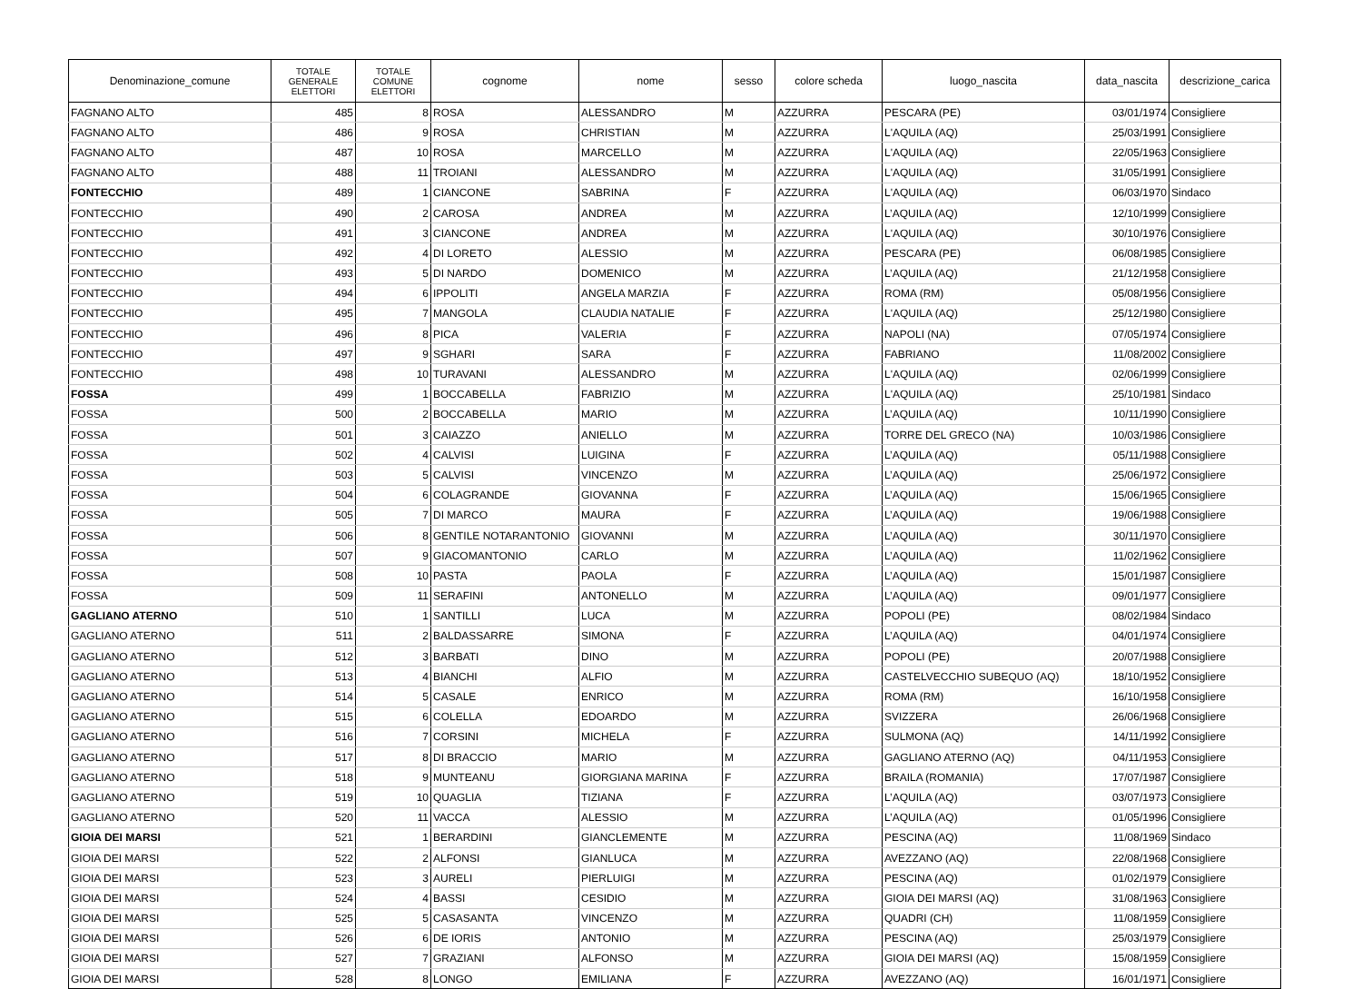| Denominazione_comune | TOTALE GENERALE ELETTORI | TOTALE COMUNE ELETTORI | cognome | nome | sesso | colore scheda | luogo_nascita | data_nascita | descrizione_carica |
| --- | --- | --- | --- | --- | --- | --- | --- | --- | --- |
| FAGNANO ALTO | 485 | 8 | ROSA | ALESSANDRO | M | AZZURRA | PESCARA (PE) | 03/01/1974 | Consigliere |
| FAGNANO ALTO | 486 | 9 | ROSA | CHRISTIAN | M | AZZURRA | L'AQUILA (AQ) | 25/03/1991 | Consigliere |
| FAGNANO ALTO | 487 | 10 | ROSA | MARCELLO | M | AZZURRA | L'AQUILA (AQ) | 22/05/1963 | Consigliere |
| FAGNANO ALTO | 488 | 11 | TROIANI | ALESSANDRO | M | AZZURRA | L'AQUILA (AQ) | 31/05/1991 | Consigliere |
| FONTECCHIO | 489 | 1 | CIANCONE | SABRINA | F | AZZURRA | L'AQUILA (AQ) | 06/03/1970 | Sindaco |
| FONTECCHIO | 490 | 2 | CAROSA | ANDREA | M | AZZURRA | L’AQUILA (AQ) | 12/10/1999 | Consigliere |
| FONTECCHIO | 491 | 3 | CIANCONE | ANDREA | M | AZZURRA | L'AQUILA (AQ) | 30/10/1976 | Consigliere |
| FONTECCHIO | 492 | 4 | DI LORETO | ALESSIO | M | AZZURRA | PESCARA (PE) | 06/08/1985 | Consigliere |
| FONTECCHIO | 493 | 5 | DI NARDO | DOMENICO | M | AZZURRA | L’AQUILA (AQ) | 21/12/1958 | Consigliere |
| FONTECCHIO | 494 | 6 | IPPOLITI | ANGELA MARZIA | F | AZZURRA | ROMA (RM) | 05/08/1956 | Consigliere |
| FONTECCHIO | 495 | 7 | MANGOLA | CLAUDIA NATALIE | F | AZZURRA | L'AQUILA (AQ) | 25/12/1980 | Consigliere |
| FONTECCHIO | 496 | 8 | PICA | VALERIA | F | AZZURRA | NAPOLI (NA) | 07/05/1974 | Consigliere |
| FONTECCHIO | 497 | 9 | SGHARI | SARA | F | AZZURRA | FABRIANO | 11/08/2002 | Consigliere |
| FONTECCHIO | 498 | 10 | TURAVANI | ALESSANDRO | M | AZZURRA | L'AQUILA (AQ) | 02/06/1999 | Consigliere |
| FOSSA | 499 | 1 | BOCCABELLA | FABRIZIO | M | AZZURRA | L'AQUILA (AQ) | 25/10/1981 | Sindaco |
| FOSSA | 500 | 2 | BOCCABELLA | MARIO | M | AZZURRA | L’AQUILA (AQ) | 10/11/1990 | Consigliere |
| FOSSA | 501 | 3 | CAIAZZO | ANIELLO | M | AZZURRA | TORRE DEL GRECO (NA) | 10/03/1986 | Consigliere |
| FOSSA | 502 | 4 | CALVISI | LUIGINA | F | AZZURRA | L’AQUILA (AQ) | 05/11/1988 | Consigliere |
| FOSSA | 503 | 5 | CALVISI | VINCENZO | M | AZZURRA | L’AQUILA (AQ) | 25/06/1972 | Consigliere |
| FOSSA | 504 | 6 | COLAGRANDE | GIOVANNA | F | AZZURRA | L’AQUILA (AQ) | 15/06/1965 | Consigliere |
| FOSSA | 505 | 7 | DI MARCO | MAURA | F | AZZURRA | L’AQUILA (AQ) | 19/06/1988 | Consigliere |
| FOSSA | 506 | 8 | GENTILE NOTARANTONIO | GIOVANNI | M | AZZURRA | L’AQUILA (AQ) | 30/11/1970 | Consigliere |
| FOSSA | 507 | 9 | GIACOMANTONIO | CARLO | M | AZZURRA | L’AQUILA (AQ) | 11/02/1962 | Consigliere |
| FOSSA | 508 | 10 | PASTA | PAOLA | F | AZZURRA | L’AQUILA (AQ) | 15/01/1987 | Consigliere |
| FOSSA | 509 | 11 | SERAFINI | ANTONELLO | M | AZZURRA | L’AQUILA (AQ) | 09/01/1977 | Consigliere |
| GAGLIANO ATERNO | 510 | 1 | SANTILLI | LUCA | M | AZZURRA | POPOLI (PE) | 08/02/1984 | Sindaco |
| GAGLIANO ATERNO | 511 | 2 | BALDASSARRE | SIMONA | F | AZZURRA | L’AQUILA (AQ) | 04/01/1974 | Consigliere |
| GAGLIANO ATERNO | 512 | 3 | BARBATI | DINO | M | AZZURRA | POPOLI (PE) | 20/07/1988 | Consigliere |
| GAGLIANO ATERNO | 513 | 4 | BIANCHI | ALFIO | M | AZZURRA | CASTELVECCHIO SUBEQUO (AQ) | 18/10/1952 | Consigliere |
| GAGLIANO ATERNO | 514 | 5 | CASALE | ENRICO | M | AZZURRA | ROMA (RM) | 16/10/1958 | Consigliere |
| GAGLIANO ATERNO | 515 | 6 | COLELLA | EDOARDO | M | AZZURRA | SVIZZERA | 26/06/1968 | Consigliere |
| GAGLIANO ATERNO | 516 | 7 | CORSINI | MICHELA | F | AZZURRA | SULMONA (AQ) | 14/11/1992 | Consigliere |
| GAGLIANO ATERNO | 517 | 8 | DI BRACCIO | MARIO | M | AZZURRA | GAGLIANO ATERNO (AQ) | 04/11/1953 | Consigliere |
| GAGLIANO ATERNO | 518 | 9 | MUNTEANU | GIORGIANA MARINA | F | AZZURRA | BRAILA (ROMANIA) | 17/07/1987 | Consigliere |
| GAGLIANO ATERNO | 519 | 10 | QUAGLIA | TIZIANA | F | AZZURRA | L’AQUILA (AQ) | 03/07/1973 | Consigliere |
| GAGLIANO ATERNO | 520 | 11 | VACCA | ALESSIO | M | AZZURRA | L’AQUILA (AQ) | 01/05/1996 | Consigliere |
| GIOIA DEI MARSI | 521 | 1 | BERARDINI | GIANCLEMENTE | M | AZZURRA | PESCINA (AQ) | 11/08/1969 | Sindaco |
| GIOIA DEI MARSI | 522 | 2 | ALFONSI | GIANLUCA | M | AZZURRA | AVEZZANO (AQ) | 22/08/1968 | Consigliere |
| GIOIA DEI MARSI | 523 | 3 | AURELI | PIERLUIGI | M | AZZURRA | PESCINA (AQ) | 01/02/1979 | Consigliere |
| GIOIA DEI MARSI | 524 | 4 | BASSI | CESIDIO | M | AZZURRA | GIOIA DEI MARSI (AQ) | 31/08/1963 | Consigliere |
| GIOIA DEI MARSI | 525 | 5 | CASASANTA | VINCENZO | M | AZZURRA | QUADRI (CH) | 11/08/1959 | Consigliere |
| GIOIA DEI MARSI | 526 | 6 | DE IORIS | ANTONIO | M | AZZURRA | PESCINA (AQ) | 25/03/1979 | Consigliere |
| GIOIA DEI MARSI | 527 | 7 | GRAZIANI | ALFONSO | M | AZZURRA | GIOIA DEI MARSI (AQ) | 15/08/1959 | Consigliere |
| GIOIA DEI MARSI | 528 | 8 | LONGO | EMILIANA | F | AZZURRA | AVEZZANO (AQ) | 16/01/1971 | Consigliere |